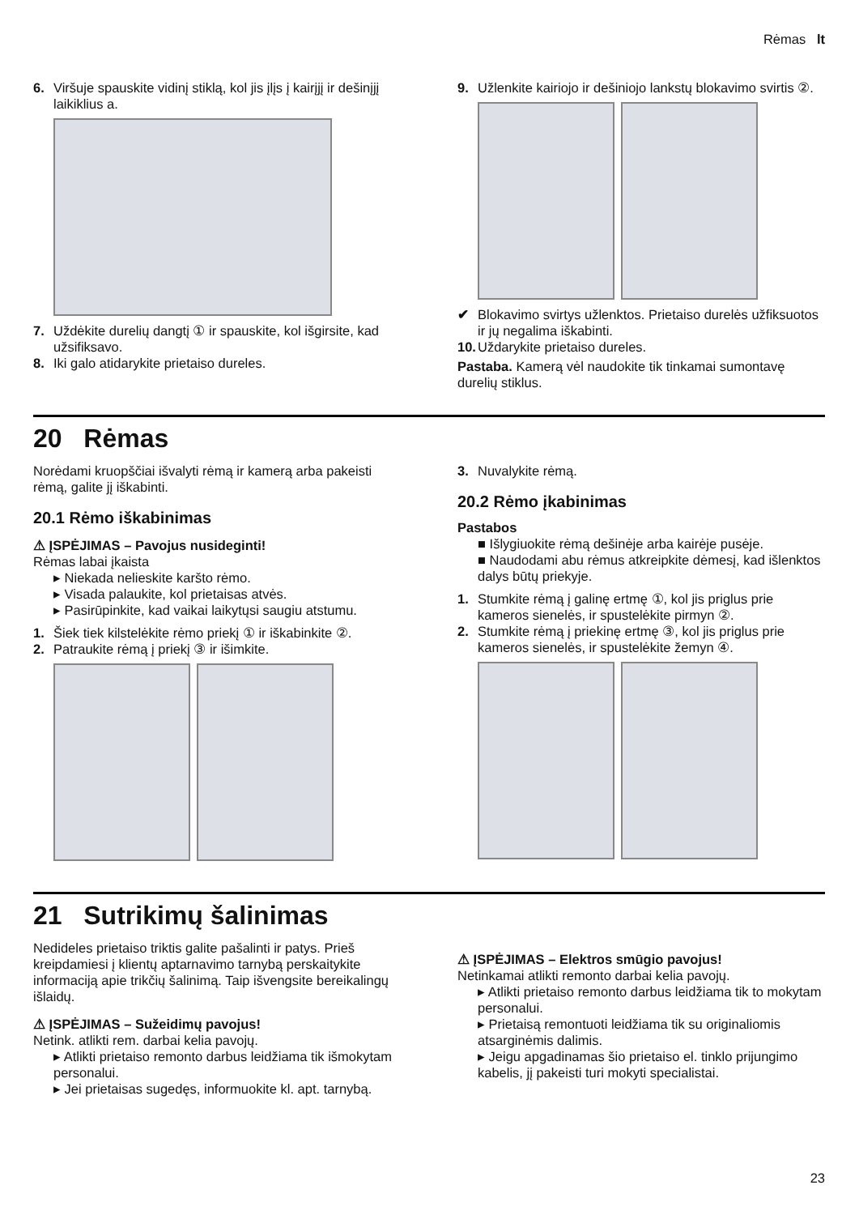Rėmas lt
6. Viršuje spauskite vidinį stiklą, kol jis įlįs į kairįjį ir dešinįjį laikiklius a.
7. Uždėkite durelių dangtį ① ir spauskite, kol išgirsite, kad užsifiksavo.
8. Iki galo atidarykite prietaiso dureles.
9. Užlenkite kairiojo ir dešiniojo lankstų blokavimo svirtis ②.
✔ Blokavimo svirtys užlenktos. Prietaiso durelės užfiksuotos ir jų negalima iškabinti.
10. Uždarykite prietaiso dureles.
Pastaba. Kamerą vėl naudokite tik tinkamai sumontavę durelių stiklus.
20 Rėmas
Norėdami kruopščiai išvalyti rėmą ir kamerą arba pakeisti rėmą, galite jį iškabinti.
20.1 Rėmo iškabinimas
⚠ ĮSPĖJIMAS – Pavojus nusideginti!
Rėmas labai įkaista
▸ Niekada nelieskite karšto rėmo.
▸ Visada palaukite, kol prietaisas atvės.
▸ Pasirūpinkite, kad vaikai laikytųsi saugiu atstumu.
1. Šiek tiek kilstelėkite rėmo priekį ① ir iškabinkite ②.
2. Patraukite rėmą į priekį ③ ir išimkite.
3. Nuvalykite rėmą.
20.2 Rėmo įkabinimas
Pastabos
■ Išlygiuokite rėmą dešinėje arba kairėje pusėje.
■ Naudodami abu rėmus atkreipkite dėmesį, kad išlenktos dalys būtų priekyje.
1. Stumkite rėmą į galinę ertmę ①, kol jis priglus prie kameros sienelės, ir spustelėkite pirmyn ②.
2. Stumkite rėmą į priekinę ertmę ③, kol jis priglus prie kameros sienelės, ir spustelėkite žemyn ④.
21 Sutrikimų šalinimas
Nedideles prietaiso triktis galite pašalinti ir patys. Prieš kreipdamiesi į klientų aptarnavimo tarnybą perskaitykite informaciją apie trikčių šalinimą. Taip išvengsite bereikalingų išlaidų.
⚠ ĮSPĖJIMAS – Sužeidimų pavojus!
Netink. atlikti rem. darbai kelia pavojų.
▸ Atlikti prietaiso remonto darbus leidžiama tik išmokytam personalui.
▸ Jei prietaisas sugedęs, informuokite kl. apt. tarnybą.
⚠ ĮSPĖJIMAS – Elektros smūgio pavojus!
Netinkamai atlikti remonto darbai kelia pavojų.
▸ Atlikti prietaiso remonto darbus leidžiama tik to mokytam personalui.
▸ Prietaisą remontuoti leidžiama tik su originaliomis atsarginėmis dalimis.
▸ Jeigu apgadinamas šio prietaiso el. tinklo prijungimo kabelis, jį pakeisti turi mokyti specialistai.
23